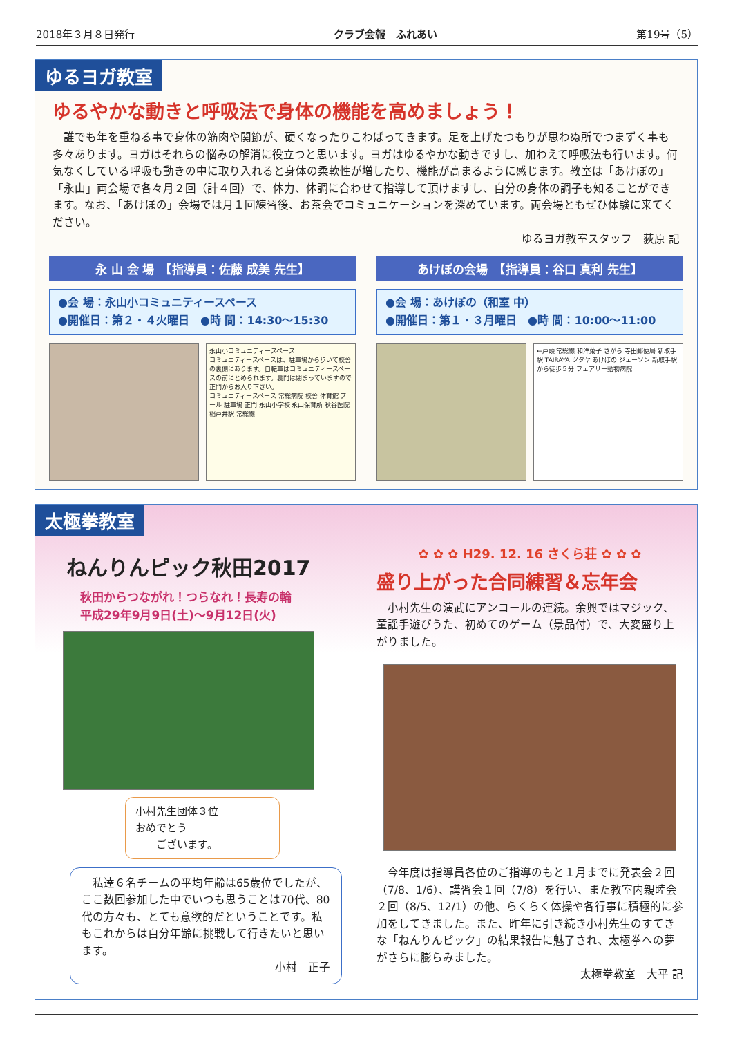2018年３月８日発行 クラブ会報　ふれあい 第19号（5）
ゆるヨガ教室
ゆるやかな動きと呼吸法で身体の機能を高めましょう！
　誰でも年を重ねる事で身体の筋肉や関節が、硬くなったりこわばってきます。足を上げたつもりが思わぬ所でつまずく事も多々あります。ヨガはそれらの悩みの解消に役立つと思います。ヨガはゆるやかな動きですし、加わえて呼吸法も行います。何気なくしている呼吸も動きの中に取り入れると身体の柔軟性が増したり、機能が高まるように感じます。教室は「あけぼの」「永山」両会場で各々月２回（計４回）で、体力、体調に合わせて指導して頂けますし、自分の身体の調子も知ることができます。なお、「あけぼの」会場では月１回練習後、お茶会でコミュニケーションを深めています。両会場ともぜひ体験に来てください。
ゆるヨガ教室スタッフ　荻原 記
永 山 会 場　【指導員：佐藤 成美 先生】
●会 場：永山小コミュニティースペース
●開催日：第２・４火曜日　●時 間：14:30～15:30
永山小コミュニティースペース
コミュニティースペースは、駐車場から歩いて校舎の裏側にあります。自転車はコミュニティースペースの前にとめられます。裏門は閉まっていますので正門からお入り下さい。
コミュニティースペース 常総病院 校舎 体育館 プール 駐車場 正門 永山小学校 永山保育所 秋谷医院 稲戸井駅 常総線
あけぼの会場　【指導員：谷口 真利 先生】
●会 場：あけぼの（和室 中）
●開催日：第１・３月曜日　●時 間：10:00～11:00
←戸頭 常総線 和洋菓子 さがら 寺田郵便局 新取手駅 TAIRAYA ツタヤ あけぼの ジェーソン 新取手駅から徒歩５分 フェアリー動物病院
太極拳教室
ねんりんピック秋田2017
秋田からつながれ！つらなれ！長寿の輪
平成29年9月9日(土)～9月12日(火)
小村先生団体３位
おめでとう
　　ございます。
　私達６名チームの平均年齢は65歳位でしたが、ここ数回参加した中でいつも思うことは70代、80代の方々も、とても意欲的だということです。私もこれからは自分年齢に挑戦して行きたいと思います。
小村　正子
✿ ✿ ✿ H29. 12. 16 さくら荘 ✿ ✿ ✿
盛り上がった合同練習＆忘年会
　小村先生の演武にアンコールの連続。余興ではマジック、童謡手遊びうた、初めてのゲーム（景品付）で、大変盛り上がりました。
　今年度は指導員各位のご指導のもと１月までに発表会２回（7/8、1/6）、講習会１回（7/8）を行い、また教室内親睦会２回（8/5、12/1）の他、らくらく体操や各行事に積極的に参加をしてきました。また、昨年に引き続き小村先生のすてきな「ねんりんピック」の結果報告に魅了され、太極拳への夢がさらに膨らみました。
太極拳教室　大平 記